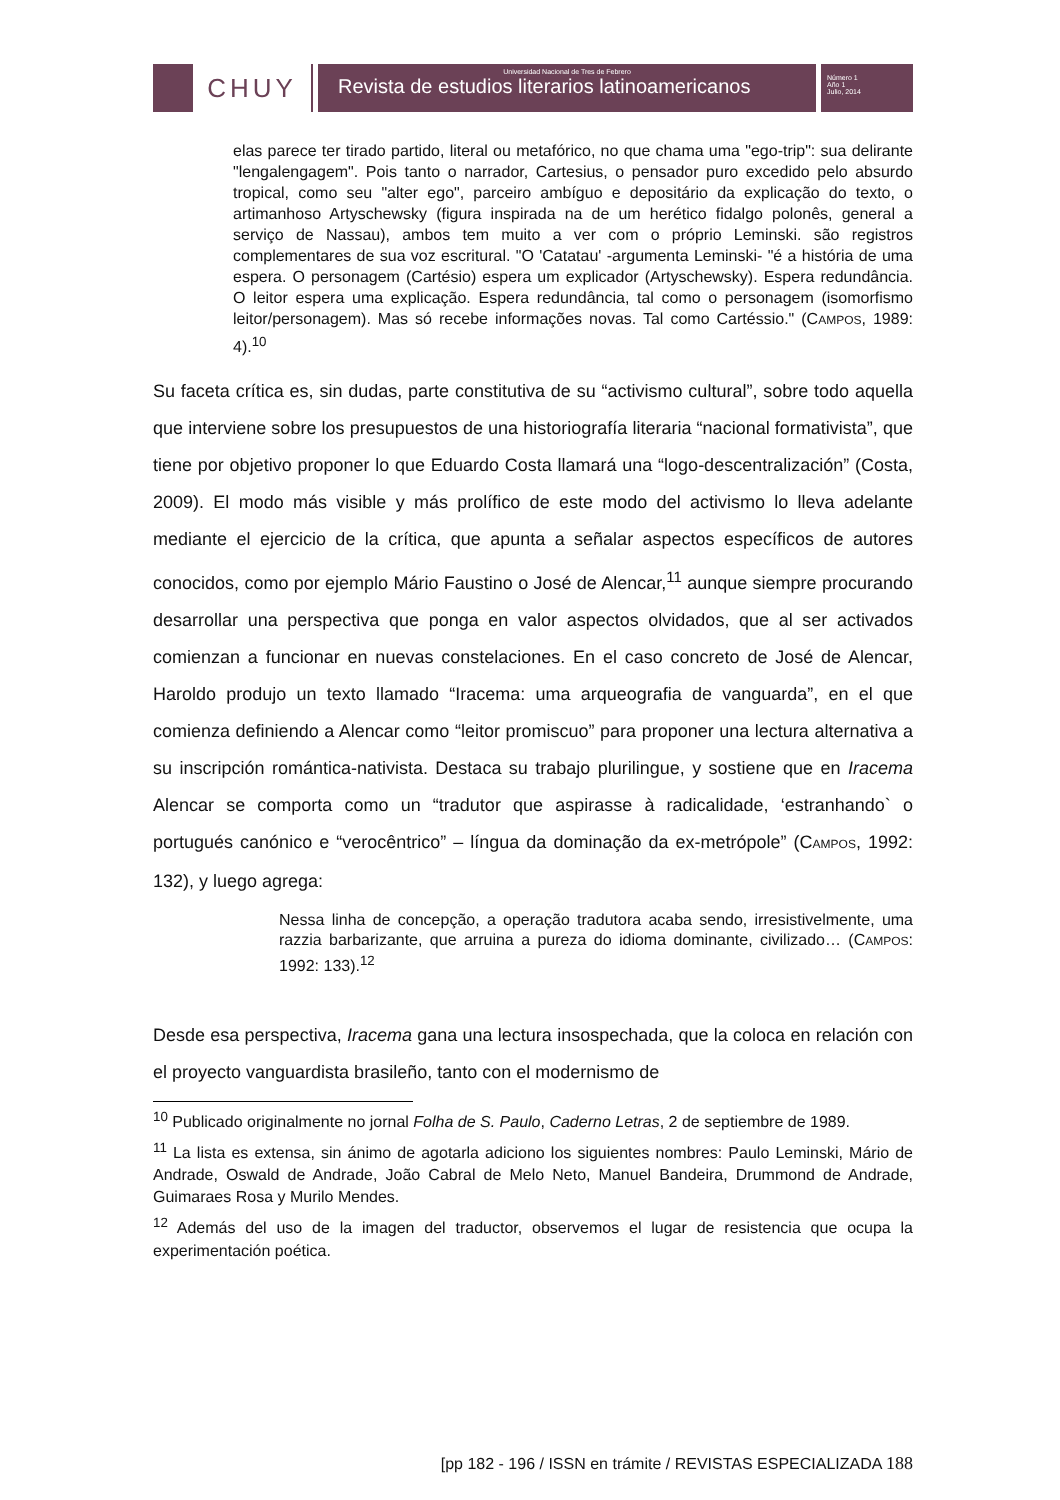CHUY
Universidad Nacional de Tres de Febrero
Revista de estudios literarios latinoamericanos
Número 1
Año 1
Julio, 2014
elas parece ter tirado partido, literal ou metafórico, no que chama uma "ego-trip": sua delirante "lengalengagem". Pois tanto o narrador, Cartesius, o pensador puro excedido pelo absurdo tropical, como seu "alter ego", parceiro ambíguo e depositário da explicação do texto, o artimanhoso Artyschewsky (figura inspirada na de um herético fidalgo polonês, general a serviço de Nassau), ambos tem muito a ver com o próprio Leminski. são registros complementares de sua voz escritural. "O 'Catatau' -argumenta Leminski- "é a história de uma espera. O personagem (Cartésio) espera um explicador (Artyschewsky). Espera redundância. O leitor espera uma explicação. Espera redundância, tal como o personagem (isomorfismo leitor/personagem). Mas só recebe informações novas. Tal como Cartéssio." (CAMPOS, 1989: 4).<sup>10</sup>
Su faceta crítica es, sin dudas, parte constitutiva de su “activismo cultural”, sobre todo aquella que interviene sobre los presupuestos de una historiografía literaria “nacional formativista”, que tiene por objetivo proponer lo que Eduardo Costa llamará una “logo-descentralización” (Costa, 2009). El modo más visible y más prolífico de este modo del activismo lo lleva adelante mediante el ejercicio de la crítica, que apunta a señalar aspectos específicos de autores conocidos, como por ejemplo Mário Faustino o José de Alencar,<sup>11</sup> aunque siempre procurando desarrollar una perspectiva que ponga en valor aspectos olvidados, que al ser activados comienzan a funcionar en nuevas constelaciones. En el caso concreto de José de Alencar, Haroldo produjo un texto llamado “Iracema: uma arqueografia de vanguarda”, en el que comienza definiendo a Alencar como “leitor promiscuo” para proponer una lectura alternativa a su inscripción romántica-nativista. Destaca su trabajo plurilingue, y sostiene que en Iracema Alencar se comporta como un “tradutor que aspirasse à radicalidade, ‘estranhando` o portugués canónico e “verocêntrico” – língua da dominação da ex-metrópole” (CAMPOS, 1992: 132), y luego agrega:
Nessa linha de concepção, a operação tradutora acaba sendo, irresistivelmente, uma razzia barbarizante, que arruina a pureza do idioma dominante, civilizado… (CAMPOS: 1992: 133).<sup>12</sup>
Desde esa perspectiva, Iracema gana una lectura insospechada, que la coloca en relación con el proyecto vanguardista brasileño, tanto con el modernismo de
<sup>10</sup> Publicado originalmente no jornal Folha de S. Paulo, Caderno Letras, 2 de septiembre de 1989.
<sup>11</sup> La lista es extensa, sin ánimo de agotarla adiciono los siguientes nombres: Paulo Leminski, Mário de Andrade, Oswald de Andrade, João Cabral de Melo Neto, Manuel Bandeira, Drummond de Andrade, Guimaraes Rosa y Murilo Mendes.
<sup>12</sup> Además del uso de la imagen del traductor, observemos el lugar de resistencia que ocupa la experimentación poética.
[pp 182 - 196 / ISSN en trámite / REVISTAS ESPECIALIZADA 188